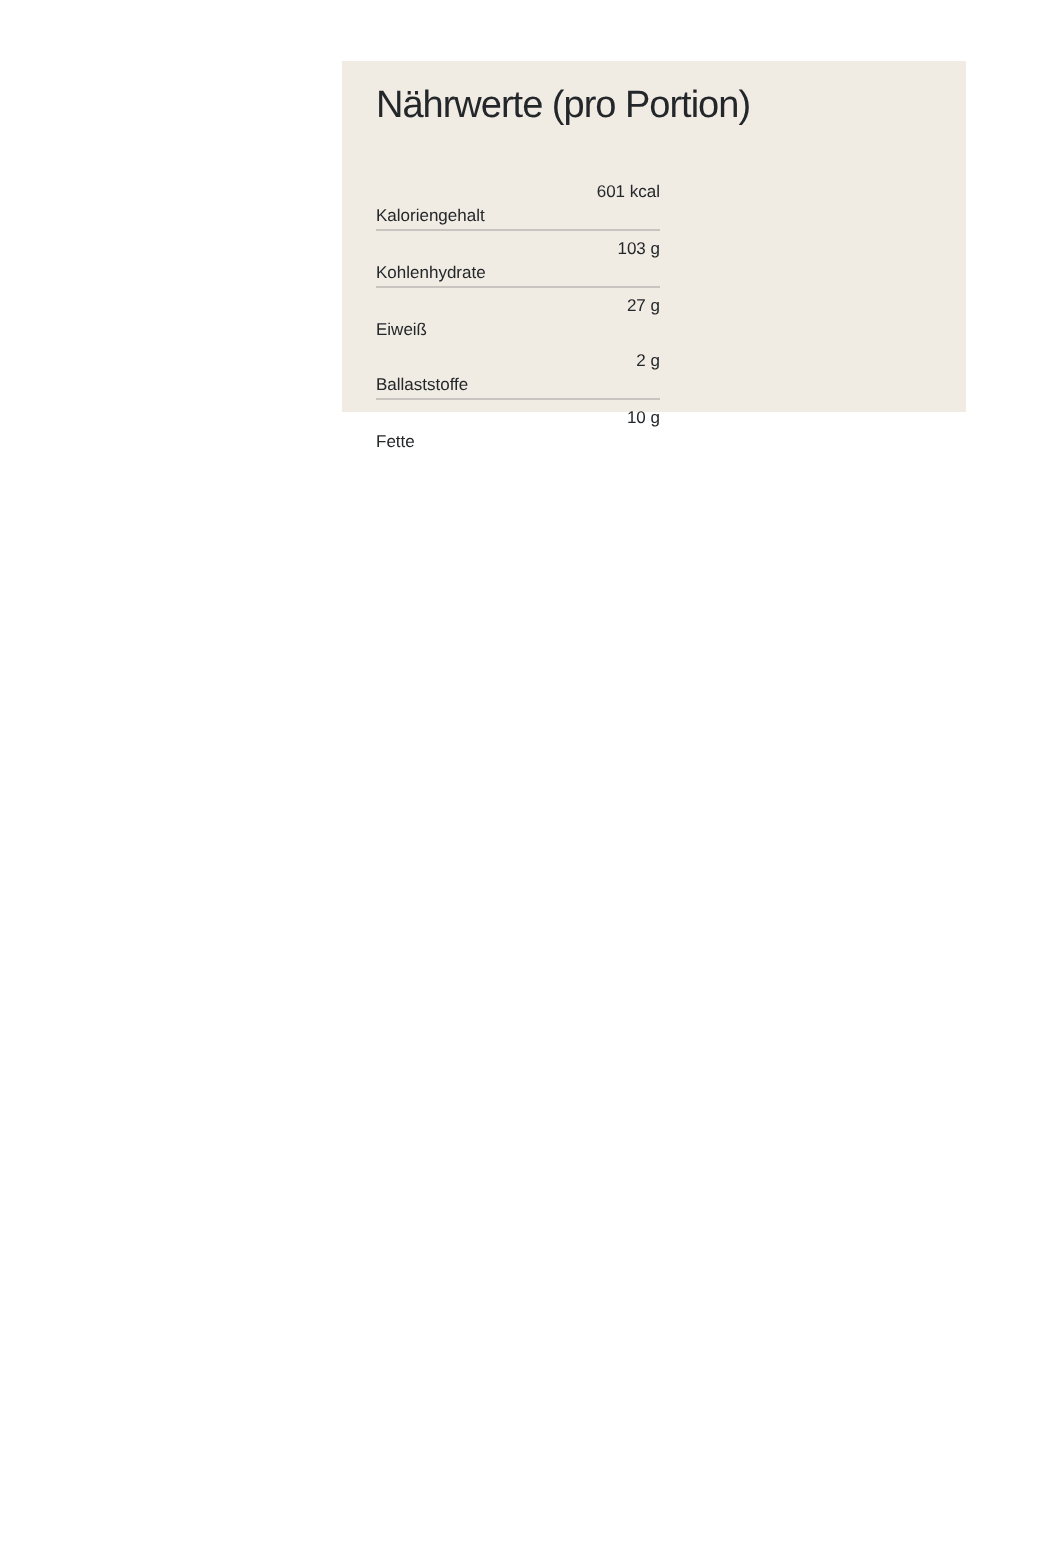Nährwerte (pro Portion)
| Kaloriengehalt | 601 kcal |
| Kohlenhydrate | 103 g |
| Eiweiß | 27 g |
| Ballaststoffe | 2 g |
| Fette | 10 g |